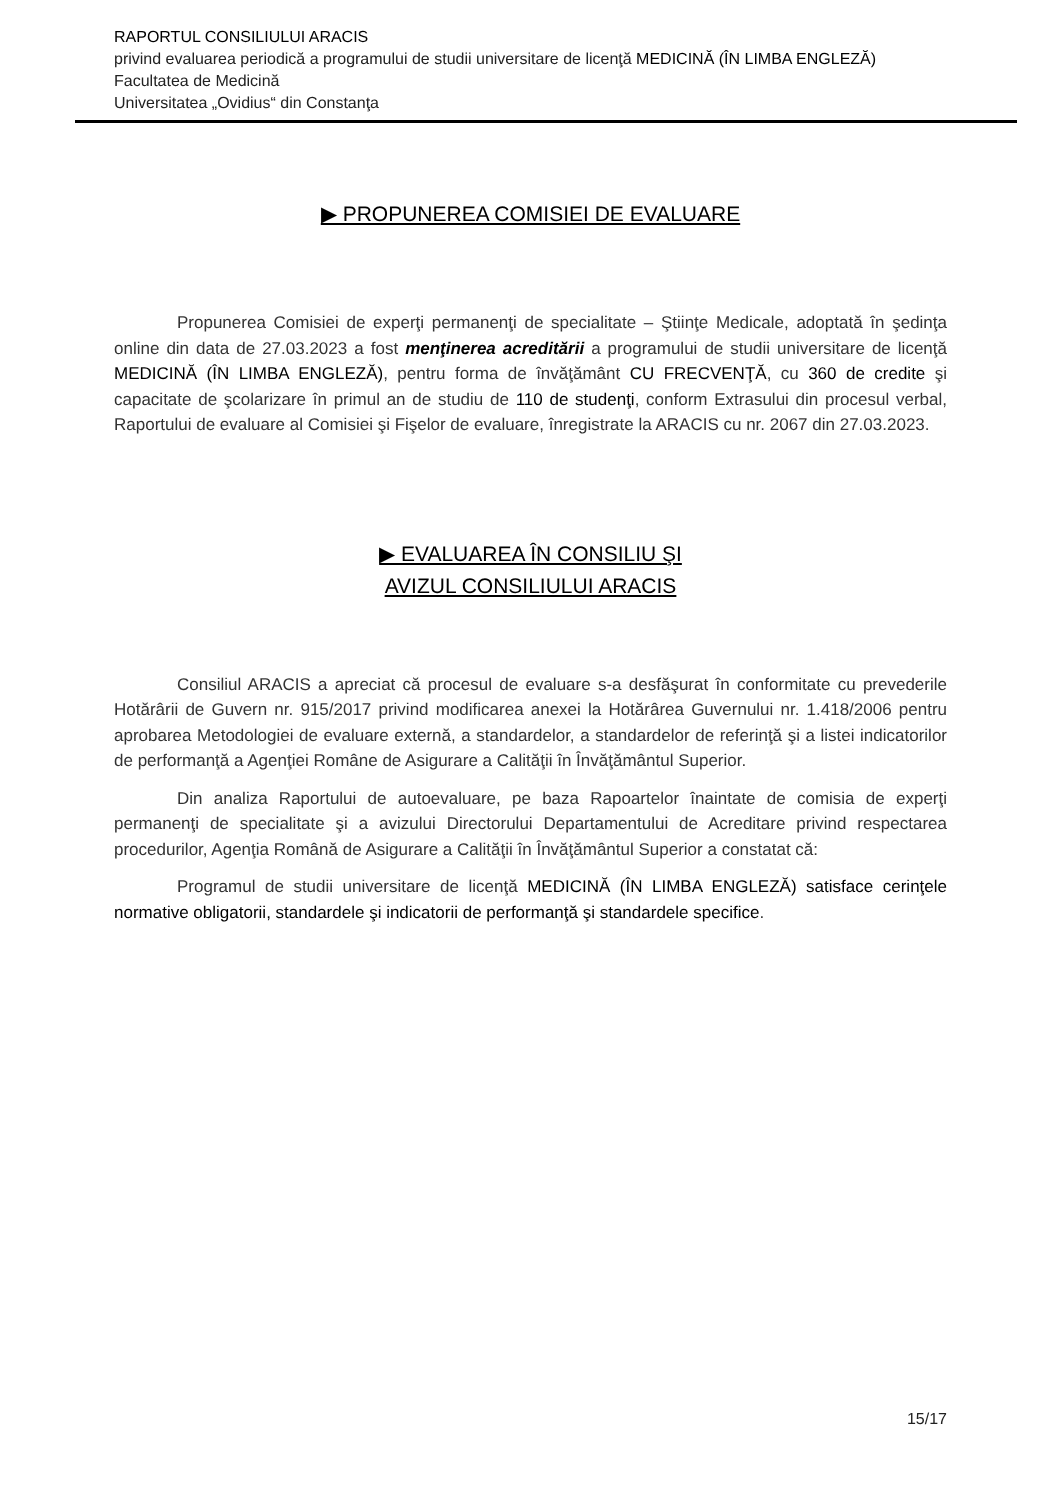RAPORTUL CONSILIULUI ARACIS
privind evaluarea periodică a programului de studii universitare de licenţă MEDICINĂ (ÎN LIMBA ENGLEZĂ)
Facultatea de Medicină
Universitatea „Ovidius“ din Constanţa
▶ PROPUNEREA COMISIEI DE EVALUARE
Propunerea Comisiei de experţi permanenţi de specialitate – Ştiinţe Medicale, adoptată în şedinţa online din data de 27.03.2023 a fost menţinerea acreditării a programului de studii universitare de licenţă MEDICINĂ (ÎN LIMBA ENGLEZĂ), pentru forma de învăţământ CU FRECVENŢĂ, cu 360 de credite şi capacitate de şcolarizare în primul an de studiu de 110 de studenţi, conform Extrasului din procesul verbal, Raportului de evaluare al Comisiei şi Fişelor de evaluare, înregistrate la ARACIS cu nr. 2067 din 27.03.2023.
▶ EVALUAREA ÎN CONSILIU ŞI
AVIZUL CONSILIULUI ARACIS
Consiliul ARACIS a apreciat că procesul de evaluare s-a desfăşurat în conformitate cu prevederile Hotărârii de Guvern nr. 915/2017 privind modificarea anexei la Hotărârea Guvernului nr. 1.418/2006 pentru aprobarea Metodologiei de evaluare externă, a standardelor, a standardelor de referinţă şi a listei indicatorilor de performanţă a Agenţiei Române de Asigurare a Calităţii în Învăţământul Superior.
Din analiza Raportului de autoevaluare, pe baza Rapoartelor înaintate de comisia de experţi permanenţi de specialitate şi a avizului Directorului Departamentului de Acreditare privind respectarea procedurilor, Agenţia Română de Asigurare a Calităţii în Învăţământul Superior a constatat că:
Programul de studii universitare de licenţă MEDICINĂ (ÎN LIMBA ENGLEZĂ) satisface cerinţele normative obligatorii, standardele şi indicatorii de performanţă şi standardele specifice.
15/17